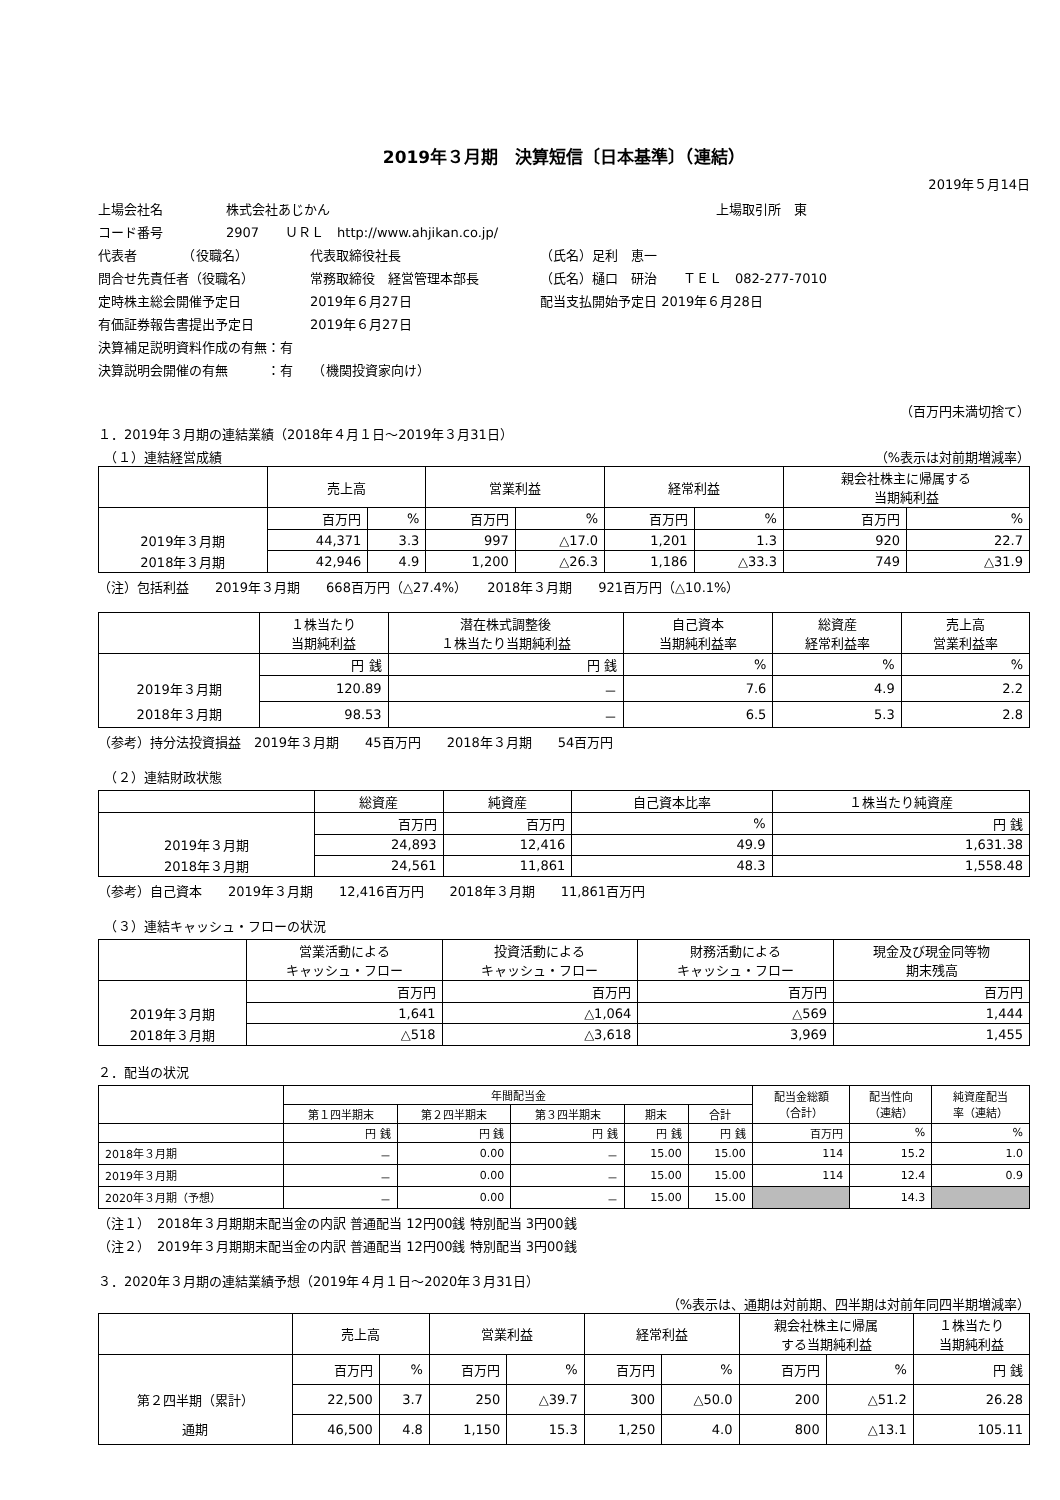2019年３月期　決算短信〔日本基準〕（連結）
2019年５月14日
上場会社名 株式会社あじかん 上場取引所　東
コード番号 2907　　ＵＲＬ　http://www.ahjikan.co.jp/
代表者　　　　（役職名） 代表取締役社長 （氏名）足利　恵一
問合せ先責任者（役職名） 常務取締役　経営管理本部長 （氏名）樋口　研治　　ＴＥＬ　082-277-7010
定時株主総会開催予定日 2019年６月27日 配当支払開始予定日 2019年６月28日
有価証券報告書提出予定日 2019年６月27日
決算補足説明資料作成の有無：有
決算説明会開催の有無　　　：有　　（機関投資家向け）
（百万円未満切捨て）
１．2019年３月期の連結業績（2018年４月１日～2019年３月31日）
　（１）連結経営成績 （%表示は対前期増減率）
| | 売上高 | | 営業利益 | | 経常利益 | | 親会社株主に帰属する 当期純利益 | |
| --- | --- | --- | --- | --- | --- | --- | --- | --- |
| | 百万円 | % | 百万円 | % | 百万円 | % | 百万円 | % |
| 2019年３月期 | 44,371 | 3.3 | 997 | △17.0 | 1,201 | 1.3 | 920 | 22.7 |
| 2018年３月期 | 42,946 | 4.9 | 1,200 | △26.3 | 1,186 | △33.3 | 749 | △31.9 |
（注）包括利益　　2019年３月期　　668百万円（△27.4%）　　2018年３月期　　921百万円（△10.1%）
| | １株当たり 当期純利益 | 潜在株式調整後 １株当たり当期純利益 | 自己資本 当期純利益率 | 総資産 経常利益率 | 売上高 営業利益率 |
| --- | --- | --- | --- | --- | --- |
| | 円 銭 | 円 銭 | % | % | % |
| 2019年３月期 | 120.89 | － | 7.6 | 4.9 | 2.2 |
| 2018年３月期 | 98.53 | － | 6.5 | 5.3 | 2.8 |
（参考）持分法投資損益　2019年３月期　　45百万円　　2018年３月期　　54百万円
　（２）連結財政状態
| | 総資産 | 純資産 | 自己資本比率 | １株当たり純資産 |
| --- | --- | --- | --- | --- |
| | 百万円 | 百万円 | % | 円 銭 |
| 2019年３月期 | 24,893 | 12,416 | 49.9 | 1,631.38 |
| 2018年３月期 | 24,561 | 11,861 | 48.3 | 1,558.48 |
（参考）自己資本　　2019年３月期　　12,416百万円　　2018年３月期　　11,861百万円
　（３）連結キャッシュ・フローの状況
| | 営業活動による キャッシュ・フロー | 投資活動による キャッシュ・フロー | 財務活動による キャッシュ・フロー | 現金及び現金同等物 期末残高 |
| --- | --- | --- | --- | --- |
| | 百万円 | 百万円 | 百万円 | 百万円 |
| 2019年３月期 | 1,641 | △1,064 | △569 | 1,444 |
| 2018年３月期 | △518 | △3,618 | 3,969 | 1,455 |
２．配当の状況
| | 年間配当金 | | | | | 配当金総額 （合計） | 配当性向 （連結） | 純資産配当 率（連結） |
| --- | --- | --- | --- | --- | --- | --- | --- | --- |
| | 第１四半期末 | 第２四半期末 | 第３四半期末 | 期末 | 合計 | | | |
| | 円 銭 | 円 銭 | 円 銭 | 円 銭 | 円 銭 | 百万円 | % | % |
| 2018年３月期 | － | 0.00 | － | 15.00 | 15.00 | 114 | 15.2 | 1.0 |
| 2019年３月期 | － | 0.00 | － | 15.00 | 15.00 | 114 | 12.4 | 0.9 |
| 2020年３月期（予想） | － | 0.00 | － | 15.00 | 15.00 | | 14.3 | |
（注１）　2018年３月期期末配当金の内訳 普通配当 12円00銭 特別配当 3円00銭
（注２）　2019年３月期期末配当金の内訳 普通配当 12円00銭 特別配当 3円00銭
３．2020年３月期の連結業績予想（2019年４月１日～2020年３月31日）
（%表示は、通期は対前期、四半期は対前年同四半期増減率）
| | 売上高 | | 営業利益 | | 経常利益 | | 親会社株主に帰属 する当期純利益 | | １株当たり 当期純利益 |
| --- | --- | --- | --- | --- | --- | --- | --- | --- | --- |
| | 百万円 | % | 百万円 | % | 百万円 | % | 百万円 | % | 円 銭 |
| 第２四半期（累計） | 22,500 | 3.7 | 250 | △39.7 | 300 | △50.0 | 200 | △51.2 | 26.28 |
| 通期 | 46,500 | 4.8 | 1,150 | 15.3 | 1,250 | 4.0 | 800 | △13.1 | 105.11 |